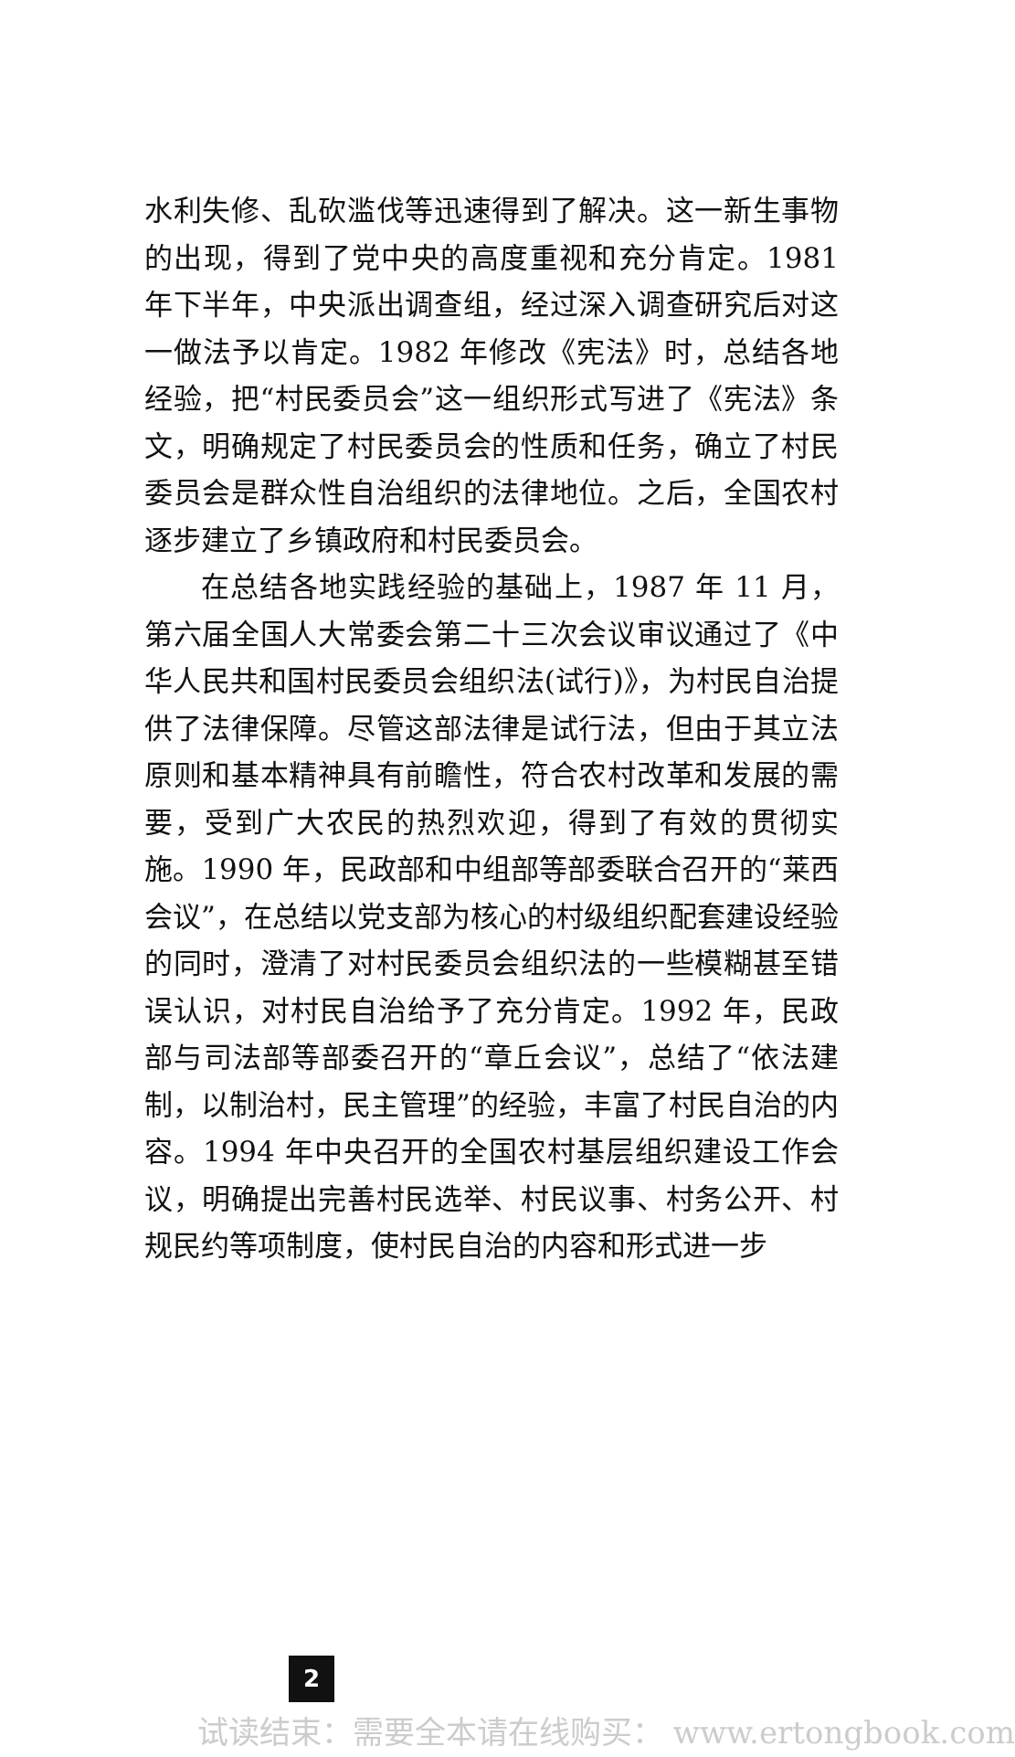水利失修、乱砍滥伐等迅速得到了解决。这一新生事物的出现，得到了党中央的高度重视和充分肯定。1981 年下半年，中央派出调查组，经过深入调查研究后对这一做法予以肯定。1982 年修改《宪法》时，总结各地经验，把“村民委员会”这一组织形式写进了《宪法》条文，明确规定了村民委员会的性质和任务，确立了村民委员会是群众性自治组织的法律地位。之后，全国农村逐步建立了乡镇政府和村民委员会。
在总结各地实践经验的基础上，1987 年 11 月，第六届全国人大常委会第二十三次会议审议通过了《中华人民共和国村民委员会组织法(试行)》，为村民自治提供了法律保障。尽管这部法律是试行法，但由于其立法原则和基本精神具有前瞻性，符合农村改革和发展的需要，受到广大农民的热烈欢迎，得到了有效的贯彻实施。1990 年，民政部和中组部等部委联合召开的“莱西会议”，在总结以党支部为核心的村级组织配套建设经验的同时，澄清了对村民委员会组织法的一些模糊甚至错误认识，对村民自治给予了充分肯定。1992 年，民政部与司法部等部委召开的“章丘会议”，总结了“依法建制，以制治村，民主管理”的经验，丰富了村民自治的内容。1994 年中央召开的全国农村基层组织建设工作会议，明确提出完善村民选举、村民议事、村务公开、村规民约等项制度，使村民自治的内容和形式进一步
2
试读结束：需要全本请在线购买： www.ertongbook.com